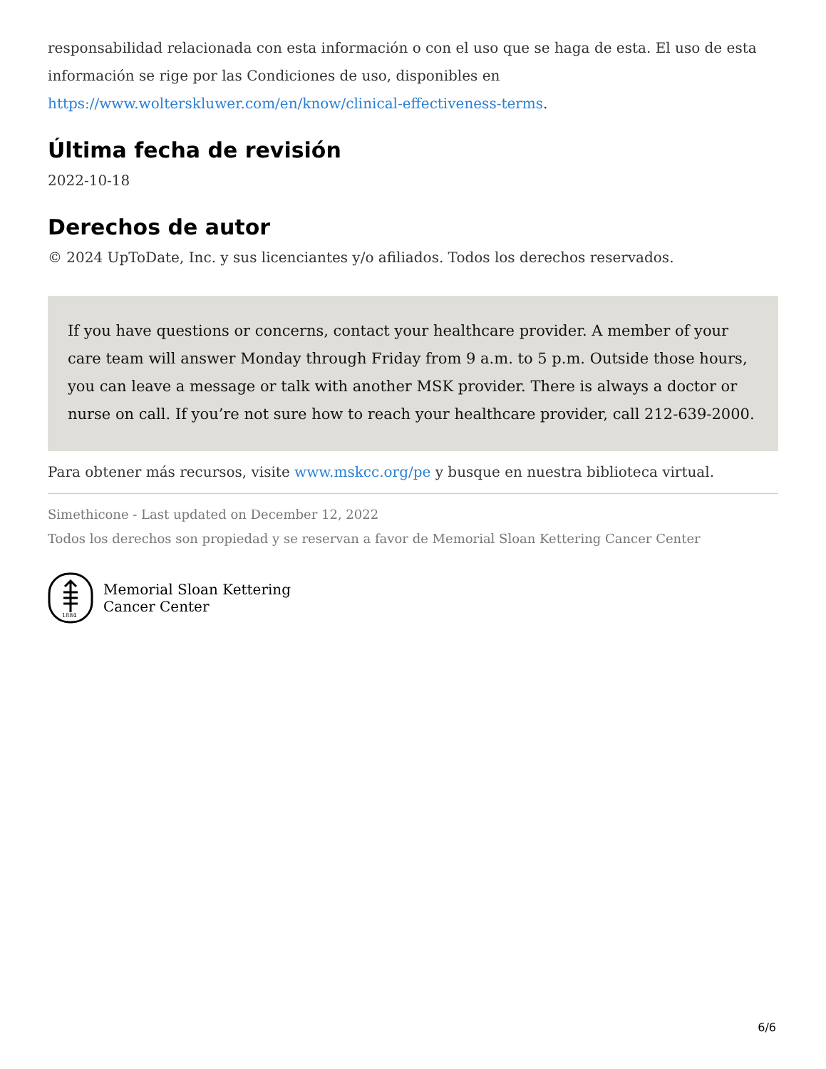responsabilidad relacionada con esta información o con el uso que se haga de esta. El uso de esta información se rige por las Condiciones de uso, disponibles en https://www.wolterskluwer.com/en/know/clinical-effectiveness-terms.
Última fecha de revisión
2022-10-18
Derechos de autor
© 2024 UpToDate, Inc. y sus licenciantes y/o afiliados. Todos los derechos reservados.
If you have questions or concerns, contact your healthcare provider. A member of your care team will answer Monday through Friday from 9 a.m. to 5 p.m. Outside those hours, you can leave a message or talk with another MSK provider. There is always a doctor or nurse on call. If you’re not sure how to reach your healthcare provider, call 212-639-2000.
Para obtener más recursos, visite www.mskcc.org/pe y busque en nuestra biblioteca virtual.
Simethicone - Last updated on December 12, 2022
Todos los derechos son propiedad y se reservan a favor de Memorial Sloan Kettering Cancer Center
1884
Memorial Sloan Kettering
Cancer Center
6/6